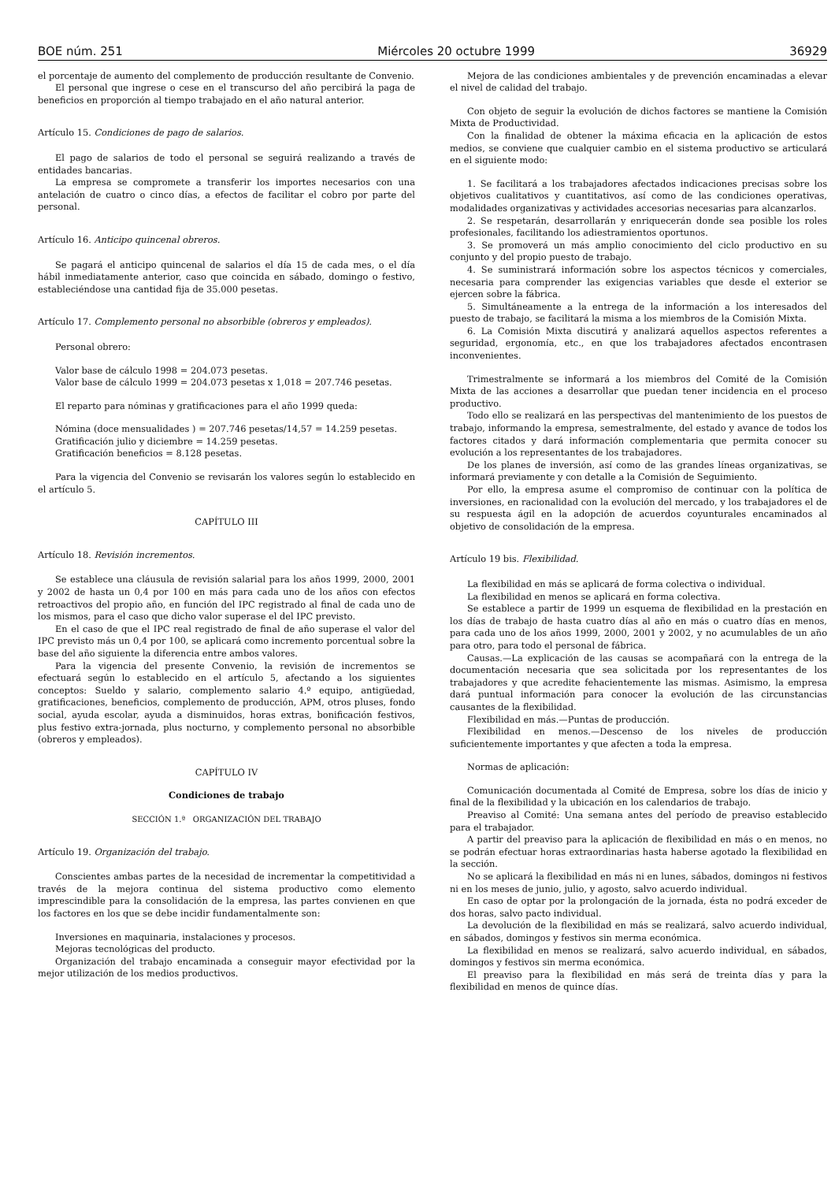BOE núm. 251 Miércoles 20 octubre 1999 36929
el porcentaje de aumento del complemento de producción resultante de Convenio.
El personal que ingrese o cese en el transcurso del año percibirá la paga de beneficios en proporción al tiempo trabajado en el año natural anterior.
Artículo 15. Condiciones de pago de salarios.
El pago de salarios de todo el personal se seguirá realizando a través de entidades bancarias.
La empresa se compromete a transferir los importes necesarios con una antelación de cuatro o cinco días, a efectos de facilitar el cobro por parte del personal.
Artículo 16. Anticipo quincenal obreros.
Se pagará el anticipo quincenal de salarios el día 15 de cada mes, o el día hábil inmediatamente anterior, caso que coincida en sábado, domingo o festivo, estableciéndose una cantidad fija de 35.000 pesetas.
Artículo 17. Complemento personal no absorbible (obreros y empleados).
Personal obrero:
Valor base de cálculo 1998 = 204.073 pesetas.
Valor base de cálculo 1999 = 204.073 pesetas x 1,018 = 207.746 pesetas.
El reparto para nóminas y gratificaciones para el año 1999 queda:
Nómina (doce mensualidades ) = 207.746 pesetas/14,57 = 14.259 pesetas.
Gratificación julio y diciembre = 14.259 pesetas.
Gratificación beneficios = 8.128 pesetas.
Para la vigencia del Convenio se revisarán los valores según lo establecido en el artículo 5.
CAPÍTULO III
Artículo 18. Revisión incrementos.
Se establece una cláusula de revisión salarial para los años 1999, 2000, 2001 y 2002 de hasta un 0,4 por 100 en más para cada uno de los años con efectos retroactivos del propio año, en función del IPC registrado al final de cada uno de los mismos, para el caso que dicho valor superase el del IPC previsto.
En el caso de que el IPC real registrado de final de año superase el valor del IPC previsto más un 0,4 por 100, se aplicará como incremento porcentual sobre la base del año siguiente la diferencia entre ambos valores.
Para la vigencia del presente Convenio, la revisión de incrementos se efectuará según lo establecido en el artículo 5, afectando a los siguientes conceptos: Sueldo y salario, complemento salario 4.º equipo, antigüedad, gratificaciones, beneficios, complemento de producción, APM, otros pluses, fondo social, ayuda escolar, ayuda a disminuidos, horas extras, bonificación festivos, plus festivo extra-jornada, plus nocturno, y complemento personal no absorbible (obreros y empleados).
CAPÍTULO IV
Condiciones de trabajo
SECCIÓN 1.ª ORGANIZACIÓN DEL TRABAJO
Artículo 19. Organización del trabajo.
Conscientes ambas partes de la necesidad de incrementar la competitividad a través de la mejora continua del sistema productivo como elemento imprescindible para la consolidación de la empresa, las partes convienen en que los factores en los que se debe incidir fundamentalmente son:
Inversiones en maquinaria, instalaciones y procesos.
Mejoras tecnológicas del producto.
Organización del trabajo encaminada a conseguir mayor efectividad por la mejor utilización de los medios productivos.
Mejora de las condiciones ambientales y de prevención encaminadas a elevar el nivel de calidad del trabajo.
Con objeto de seguir la evolución de dichos factores se mantiene la Comisión Mixta de Productividad.
Con la finalidad de obtener la máxima eficacia en la aplicación de estos medios, se conviene que cualquier cambio en el sistema productivo se articulará en el siguiente modo:
1. Se facilitará a los trabajadores afectados indicaciones precisas sobre los objetivos cualitativos y cuantitativos, así como de las condiciones operativas, modalidades organizativas y actividades accesorias necesarias para alcanzarlos.
2. Se respetarán, desarrollarán y enriquecerán donde sea posible los roles profesionales, facilitando los adiestramientos oportunos.
3. Se promoverá un más amplio conocimiento del ciclo productivo en su conjunto y del propio puesto de trabajo.
4. Se suministrará información sobre los aspectos técnicos y comerciales, necesaria para comprender las exigencias variables que desde el exterior se ejercen sobre la fábrica.
5. Simultáneamente a la entrega de la información a los interesados del puesto de trabajo, se facilitará la misma a los miembros de la Comisión Mixta.
6. La Comisión Mixta discutirá y analizará aquellos aspectos referentes a seguridad, ergonomía, etc., en que los trabajadores afectados encontrasen inconvenientes.
Trimestralmente se informará a los miembros del Comité de la Comisión Mixta de las acciones a desarrollar que puedan tener incidencia en el proceso productivo.
Todo ello se realizará en las perspectivas del mantenimiento de los puestos de trabajo, informando la empresa, semestralmente, del estado y avance de todos los factores citados y dará información complementaria que permita conocer su evolución a los representantes de los trabajadores.
De los planes de inversión, así como de las grandes líneas organizativas, se informará previamente y con detalle a la Comisión de Seguimiento.
Por ello, la empresa asume el compromiso de continuar con la política de inversiones, en racionalidad con la evolución del mercado, y los trabajadores el de su respuesta ágil en la adopción de acuerdos coyunturales encaminados al objetivo de consolidación de la empresa.
Artículo 19 bis. Flexibilidad.
La flexibilidad en más se aplicará de forma colectiva o individual.
La flexibilidad en menos se aplicará en forma colectiva.
Se establece a partir de 1999 un esquema de flexibilidad en la prestación en los días de trabajo de hasta cuatro días al año en más o cuatro días en menos, para cada uno de los años 1999, 2000, 2001 y 2002, y no acumulables de un año para otro, para todo el personal de fábrica.
Causas.—La explicación de las causas se acompañará con la entrega de la documentación necesaria que sea solicitada por los representantes de los trabajadores y que acredite fehacientemente las mismas. Asimismo, la empresa dará puntual información para conocer la evolución de las circunstancias causantes de la flexibilidad.
Flexibilidad en más.—Puntas de producción.
Flexibilidad en menos.—Descenso de los niveles de producción suficientemente importantes y que afecten a toda la empresa.
Normas de aplicación:
Comunicación documentada al Comité de Empresa, sobre los días de inicio y final de la flexibilidad y la ubicación en los calendarios de trabajo.
Preaviso al Comité: Una semana antes del período de preaviso establecido para el trabajador.
A partir del preaviso para la aplicación de flexibilidad en más o en menos, no se podrán efectuar horas extraordinarias hasta haberse agotado la flexibilidad en la sección.
No se aplicará la flexibilidad en más ni en lunes, sábados, domingos ni festivos ni en los meses de junio, julio, y agosto, salvo acuerdo individual.
En caso de optar por la prolongación de la jornada, ésta no podrá exceder de dos horas, salvo pacto individual.
La devolución de la flexibilidad en más se realizará, salvo acuerdo individual, en sábados, domingos y festivos sin merma económica.
La flexibilidad en menos se realizará, salvo acuerdo individual, en sábados, domingos y festivos sin merma económica.
El preaviso para la flexibilidad en más será de treinta días y para la flexibilidad en menos de quince días.